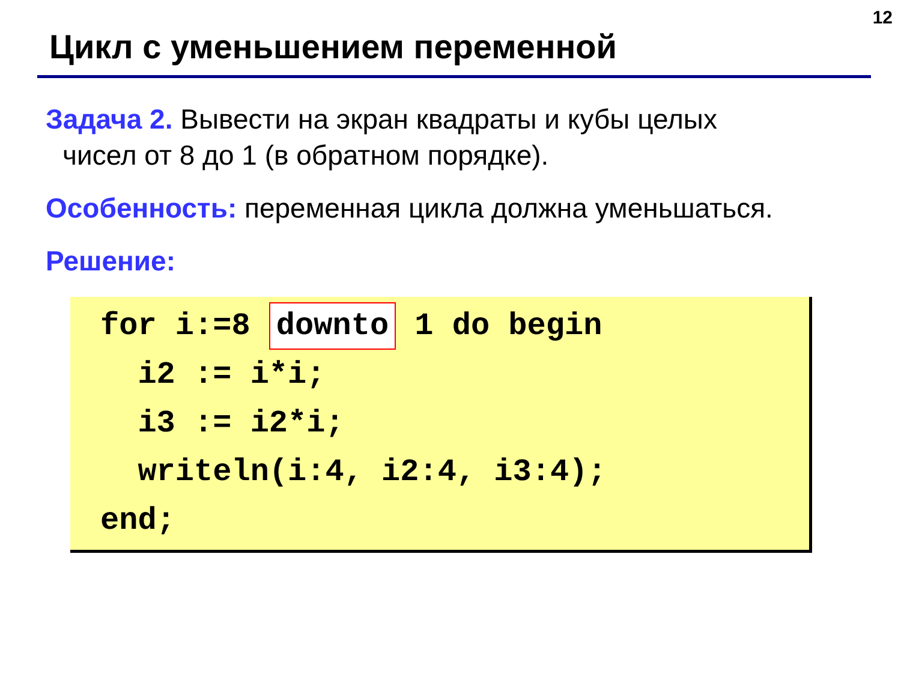12
Цикл с уменьшением переменной
Задача 2. Вывести на экран квадраты и кубы целых
чисел от 8 до 1 (в обратном порядке).
Особенность: переменная цикла должна уменьшаться.
Решение:
for i:=8 downto 1 do begin i2 := i*i; i3 := i2*i; writeln(i:4, i2:4, i3:4); end;